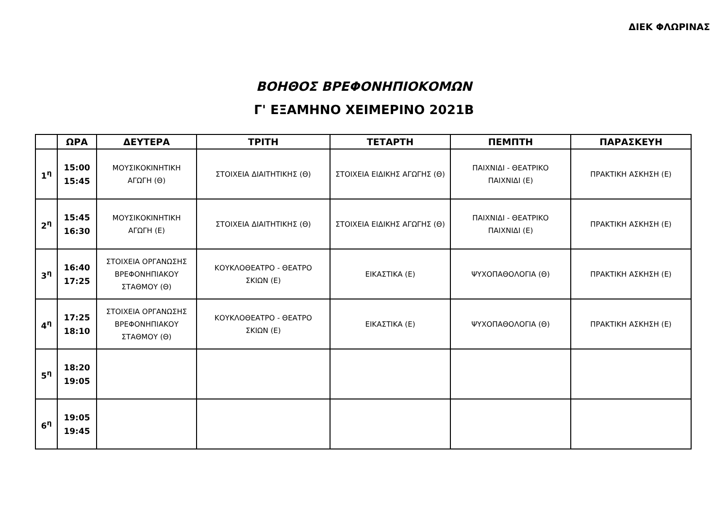ΔΙΕΚ ΦΛΩΡΙΝΑΣ
ΒΟΗΘΟΣ ΒΡΕΦΟΝΗΠΙΟΚΟΜΩΝ
Γ' ΕΞΑΜΗΝΟ ΧΕΙΜΕΡΙΝΟ 2021Β
| | ΩΡΑ | ΔΕΥΤΕΡΑ | ΤΡΙΤΗ | ΤΕΤΑΡΤΗ | ΠΕΜΠΤΗ | ΠΑΡΑΣΚΕΥΗ |
| --- | --- | --- | --- | --- | --- | --- |
| 1<sup>η</sup> | 15:00 15:45 | ΜΟΥΣΙΚΟΚΙΝΗΤΙΚΗ ΑΓΩΓΗ (Θ) | ΣΤΟΙΧΕΙΑ ΔΙΑΙΤΗΤΙΚΗΣ (Θ) | ΣΤΟΙΧΕΙΑ ΕΙΔΙΚΗΣ ΑΓΩΓΗΣ (Θ) | ΠΑΙΧΝΙΔΙ - ΘΕΑΤΡΙΚΟ ΠΑΙΧΝΙΔΙ (Ε) | ΠΡΑΚΤΙΚΗ ΑΣΚΗΣΗ (Ε) |
| 2<sup>η</sup> | 15:45 16:30 | ΜΟΥΣΙΚΟΚΙΝΗΤΙΚΗ ΑΓΩΓΗ (Ε) | ΣΤΟΙΧΕΙΑ ΔΙΑΙΤΗΤΙΚΗΣ (Θ) | ΣΤΟΙΧΕΙΑ ΕΙΔΙΚΗΣ ΑΓΩΓΗΣ (Θ) | ΠΑΙΧΝΙΔΙ - ΘΕΑΤΡΙΚΟ ΠΑΙΧΝΙΔΙ (Ε) | ΠΡΑΚΤΙΚΗ ΑΣΚΗΣΗ (Ε) |
| 3<sup>η</sup> | 16:40 17:25 | ΣΤΟΙΧΕΙΑ ΟΡΓΑΝΩΣΗΣ ΒΡΕΦΟΝΗΠΙΑΚΟΥ ΣΤΑΘΜΟΥ (Θ) | ΚΟΥΚΛΟΘΕΑΤΡΟ - ΘΕΑΤΡΟ ΣΚΙΩΝ (Ε) | ΕΙΚΑΣΤΙΚΑ (Ε) | ΨΥΧΟΠΑΘΟΛΟΓΙΑ (Θ) | ΠΡΑΚΤΙΚΗ ΑΣΚΗΣΗ (Ε) |
| 4<sup>η</sup> | 17:25 18:10 | ΣΤΟΙΧΕΙΑ ΟΡΓΑΝΩΣΗΣ ΒΡΕΦΟΝΗΠΙΑΚΟΥ ΣΤΑΘΜΟΥ (Θ) | ΚΟΥΚΛΟΘΕΑΤΡΟ - ΘΕΑΤΡΟ ΣΚΙΩΝ (Ε) | ΕΙΚΑΣΤΙΚΑ (Ε) | ΨΥΧΟΠΑΘΟΛΟΓΙΑ (Θ) | ΠΡΑΚΤΙΚΗ ΑΣΚΗΣΗ (Ε) |
| 5<sup>η</sup> | 18:20 19:05 | | | | | |
| 6<sup>η</sup> | 19:05 19:45 | | | | | |